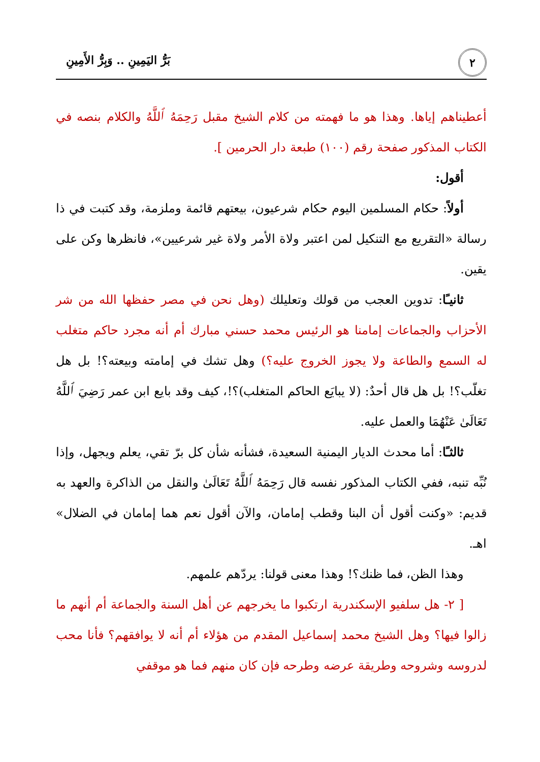٢
بَرُّ اليَمِينِ .. وَبِرُّ الأَمِينِ
أعطيناهم إياها. وهذا هو ما فهمته من كلام الشيخ مقبل رَحِمَهُ ٱللَّهُ والكلام بنصه في الكتاب المذكور صفحة رقم (١٠٠) طبعة دار الحرمين ].
أقول:
أولاً: حكام المسلمين اليوم حكام شرعيون، بيعتهم قائمة وملزمة، وقد كتبت في ذا رسالة «التقريع مع التنكيل لمن اعتبر ولاة الأمر ولاة غير شرعيين»، فانظرها وكن على يقين.
ثانيـًا: تدوين العجب من قولك وتعليلك (وهل نحن في مصر حفظها الله من شر الأحزاب والجماعات إمامنا هو الرئيس محمد حسني مبارك أم أنه مجرد حاكم متغلب له السمع والطاعة ولا يجوز الخروج عليه؟) وهل تشك في إمامته وبيعته؟! بل هل تغلّب؟! بل هل قال أحدٌ: (لا يبايَع الحاكم المتغلب)؟!، كيف وقد بايع ابن عمر رَضِيَ ٱللَّهُ تَعَالَىٰ عَنْهُمَا والعمل عليه.
ثالثـًا: أما محدث الديار اليمنية السعيدة، فشأنه شأن كل برّ تقي، يعلم ويجهل، وإذا نُبِّه تنبه، ففي الكتاب المذكور نفسه قال رَحِمَهُ ٱللَّهُ تَعَالَىٰ والنقل من الذاكرة والعهد به قديم: «وكنت أقول أن البنا وقطب إمامان، والآن أقول نعم هما إمامان في الضلال» اهـ.
وهذا الظن، فما ظنك؟! وهذا معنى قولنا: يردّهم علمهم.
[ ٢- هل سلفيو الإسكندرية ارتكبوا ما يخرجهم عن أهل السنة والجماعة أم أنهم ما زالوا فيها؟ وهل الشيخ محمد إسماعيل المقدم من هؤلاء أم أنه لا يوافقهم؟ فأنا محب لدروسه وشروحه وطريقة عرضه وطرحه فإن كان منهم فما هو موقفي